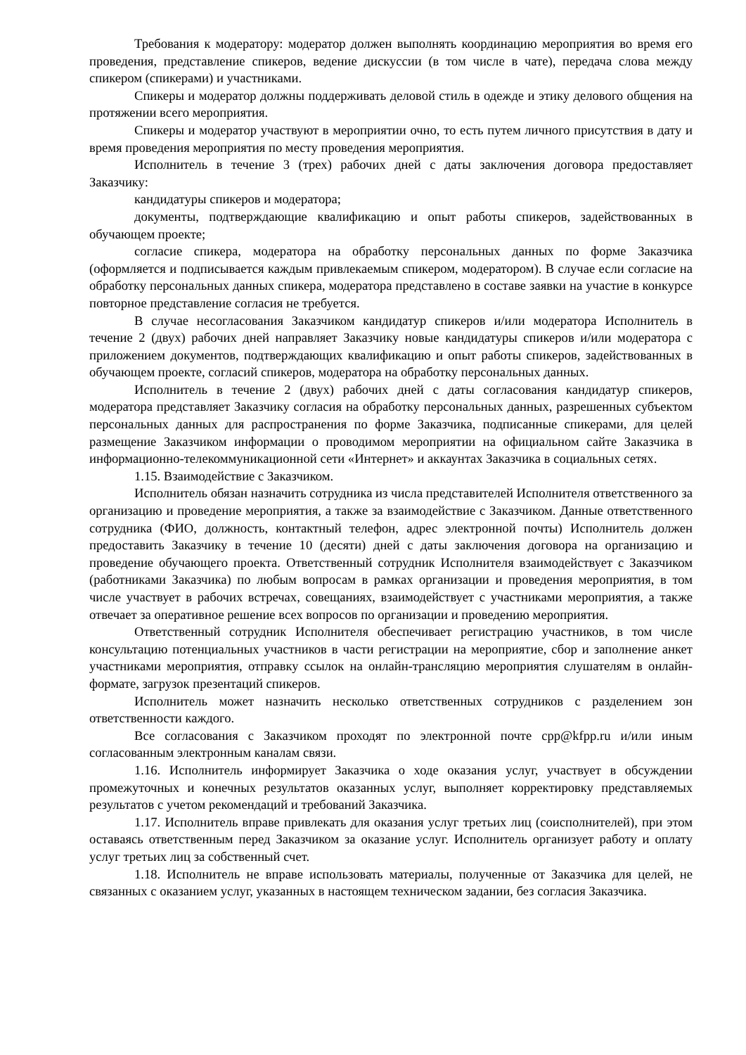Требования к модератору: модератор должен выполнять координацию мероприятия во время его проведения, представление спикеров, ведение дискуссии (в том числе в чате), передача слова между спикером (спикерами) и участниками.
Спикеры и модератор должны поддерживать деловой стиль в одежде и этику делового общения на протяжении всего мероприятия.
Спикеры и модератор участвуют в мероприятии очно, то есть путем личного присутствия в дату и время проведения мероприятия по месту проведения мероприятия.
Исполнитель в течение 3 (трех) рабочих дней с даты заключения договора предоставляет Заказчику:
кандидатуры спикеров и модератора;
документы, подтверждающие квалификацию и опыт работы спикеров, задействованных в обучающем проекте;
согласие спикера, модератора на обработку персональных данных по форме Заказчика (оформляется и подписывается каждым привлекаемым спикером, модератором). В случае если согласие на обработку персональных данных спикера, модератора представлено в составе заявки на участие в конкурсе повторное представление согласия не требуется.
В случае несогласования Заказчиком кандидатур спикеров и/или модератора Исполнитель в течение 2 (двух) рабочих дней направляет Заказчику новые кандидатуры спикеров и/или модератора с приложением документов, подтверждающих квалификацию и опыт работы спикеров, задействованных в обучающем проекте, согласий спикеров, модератора на обработку персональных данных.
Исполнитель в течение 2 (двух) рабочих дней с даты согласования кандидатур спикеров, модератора представляет Заказчику согласия на обработку персональных данных, разрешенных субъектом персональных данных для распространения по форме Заказчика, подписанные спикерами, для целей размещение Заказчиком информации о проводимом мероприятии на официальном сайте Заказчика в информационно-телекоммуникационной сети «Интернет» и аккаунтах Заказчика в социальных сетях.
1.15. Взаимодействие с Заказчиком.
Исполнитель обязан назначить сотрудника из числа представителей Исполнителя ответственного за организацию и проведение мероприятия, а также за взаимодействие с Заказчиком. Данные ответственного сотрудника (ФИО, должность, контактный телефон, адрес электронной почты) Исполнитель должен предоставить Заказчику в течение 10 (десяти) дней с даты заключения договора на организацию и проведение обучающего проекта. Ответственный сотрудник Исполнителя взаимодействует с Заказчиком (работниками Заказчика) по любым вопросам в рамках организации и проведения мероприятия, в том числе участвует в рабочих встречах, совещаниях, взаимодействует с участниками мероприятия, а также отвечает за оперативное решение всех вопросов по организации и проведению мероприятия.
Ответственный сотрудник Исполнителя обеспечивает регистрацию участников, в том числе консультацию потенциальных участников в части регистрации на мероприятие, сбор и заполнение анкет участниками мероприятия, отправку ссылок на онлайн-трансляцию мероприятия слушателям в онлайн-формате, загрузок презентаций спикеров.
Исполнитель может назначить несколько ответственных сотрудников с разделением зон ответственности каждого.
Все согласования с Заказчиком проходят по электронной почте cpp@kfpp.ru и/или иным согласованным электронным каналам связи.
1.16. Исполнитель информирует Заказчика о ходе оказания услуг, участвует в обсуждении промежуточных и конечных результатов оказанных услуг, выполняет корректировку представляемых результатов с учетом рекомендаций и требований Заказчика.
1.17. Исполнитель вправе привлекать для оказания услуг третьих лиц (соисполнителей), при этом оставаясь ответственным перед Заказчиком за оказание услуг. Исполнитель организует работу и оплату услуг третьих лиц за собственный счет.
1.18. Исполнитель не вправе использовать материалы, полученные от Заказчика для целей, не связанных с оказанием услуг, указанных в настоящем техническом задании, без согласия Заказчика.